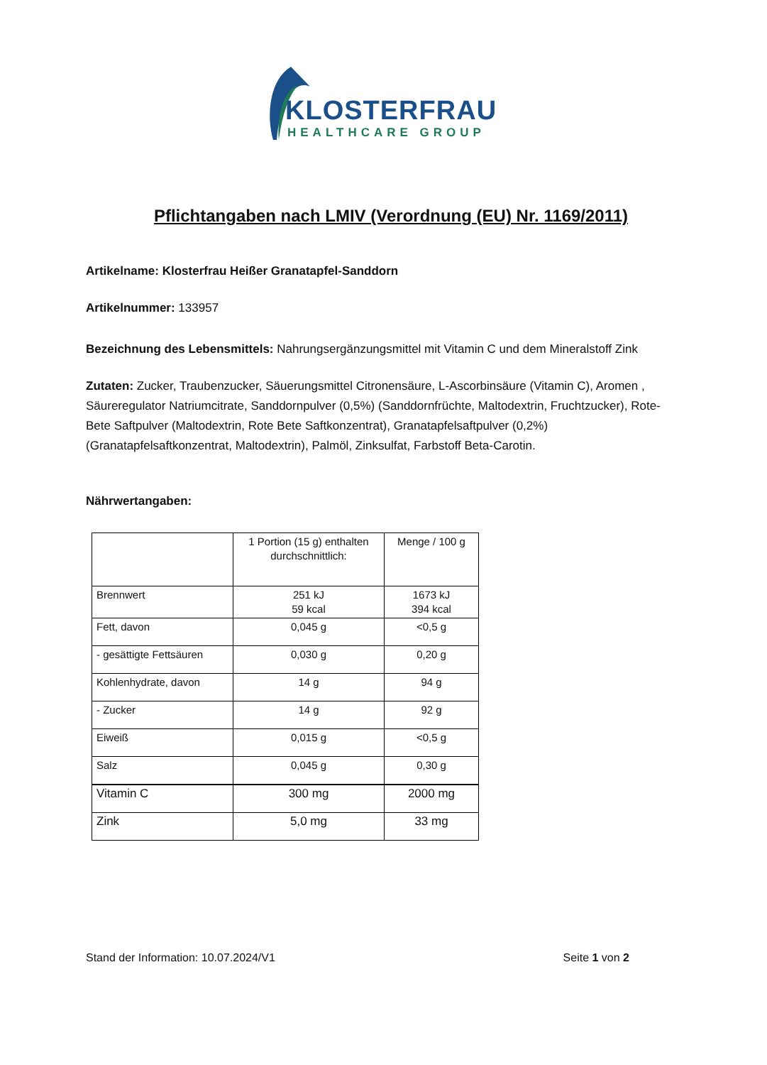KLOSTERFRAU
HEALTHCARE GROUP
Pflichtangaben nach LMIV (Verordnung (EU) Nr. 1169/2011)
Artikelname: Klosterfrau Heißer Granatapfel-Sanddorn
Artikelnummer: 133957
Bezeichnung des Lebensmittels: Nahrungsergänzungsmittel mit Vitamin C und dem Mineralstoff Zink
Zutaten: Zucker, Traubenzucker, Säuerungsmittel Citronensäure, L-Ascorbinsäure (Vitamin C), Aromen , Säureregulator Natriumcitrate, Sanddornpulver (0,5%) (Sanddornfrüchte, Maltodextrin, Fruchtzucker), Rote-Bete Saftpulver (Maltodextrin, Rote Bete Saftkonzentrat), Granatapfelsaftpulver (0,2%) (Granatapfelsaftkonzentrat, Maltodextrin), Palmöl, Zinksulfat, Farbstoff Beta-Carotin.
Nährwertangaben:
| | 1 Portion (15 g) enthalten durchschnittlich: | Menge / 100 g |
| Brennwert | 251 kJ 59 kcal | 1673 kJ 394 kcal |
| Fett, davon | 0,045 g | <0,5 g |
| - gesättigte Fettsäuren | 0,030 g | 0,20 g |
| Kohlenhydrate, davon | 14 g | 94 g |
| - Zucker | 14 g | 92 g |
| Eiweiß | 0,015 g | <0,5 g |
| Salz | 0,045 g | 0,30 g |
| Vitamin C | 300 mg | 2000 mg |
| Zink | 5,0 mg | 33 mg |
Stand der Information: 10.07.2024/V1 Seite 1 von 2